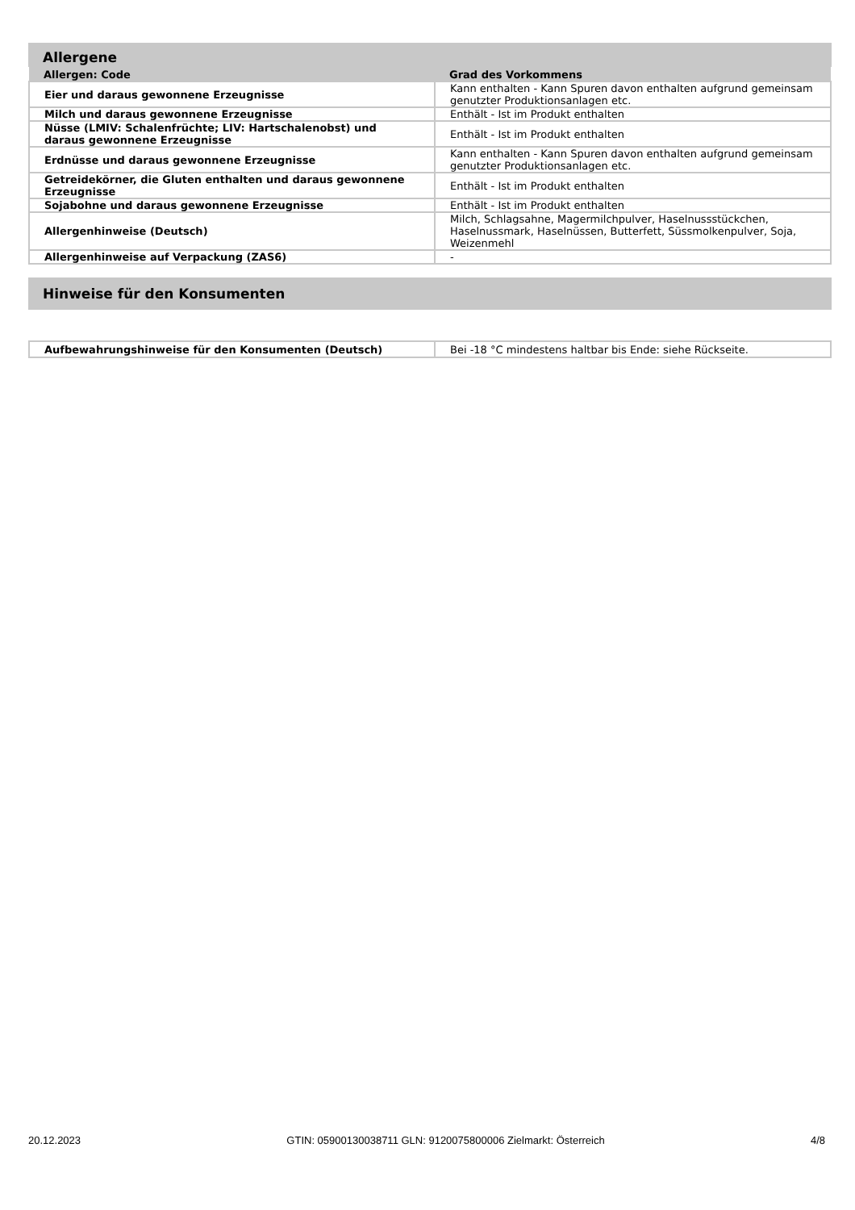Allergene
| Allergen: Code | Grad des Vorkommens |
| --- | --- |
| Eier und daraus gewonnene Erzeugnisse | Kann enthalten - Kann Spuren davon enthalten aufgrund gemeinsam genutzter Produktionsanlagen etc. |
| Milch und daraus gewonnene Erzeugnisse | Enthält - Ist im Produkt enthalten |
| Nüsse (LMIV: Schalenfrüchte; LIV: Hartschalenobst) und daraus gewonnene Erzeugnisse | Enthält - Ist im Produkt enthalten |
| Erdnüsse und daraus gewonnene Erzeugnisse | Kann enthalten - Kann Spuren davon enthalten aufgrund gemeinsam genutzter Produktionsanlagen etc. |
| Getreidekörner, die Gluten enthalten und daraus gewonnene Erzeugnisse | Enthält - Ist im Produkt enthalten |
| Sojabohne und daraus gewonnene Erzeugnisse | Enthält - Ist im Produkt enthalten |
| Allergenhinweise (Deutsch) | Milch, Schlagsahne, Magermilchpulver, Haselnussstückchen, Haselnussmark, Haselnüssen, Butterfett, Süssmolkenpulver, Soja, Weizenmehl |
| Allergenhinweise auf Verpackung (ZAS6) | - |
Hinweise für den Konsumenten
| Aufbewahrungshinweise für den Konsumenten (Deutsch) | Bei -18 °C mindestens haltbar bis Ende: siehe Rückseite. |
20.12.2023 GTIN: 05900130038711 GLN: 9120075800006 Zielmarkt: Österreich 4/8